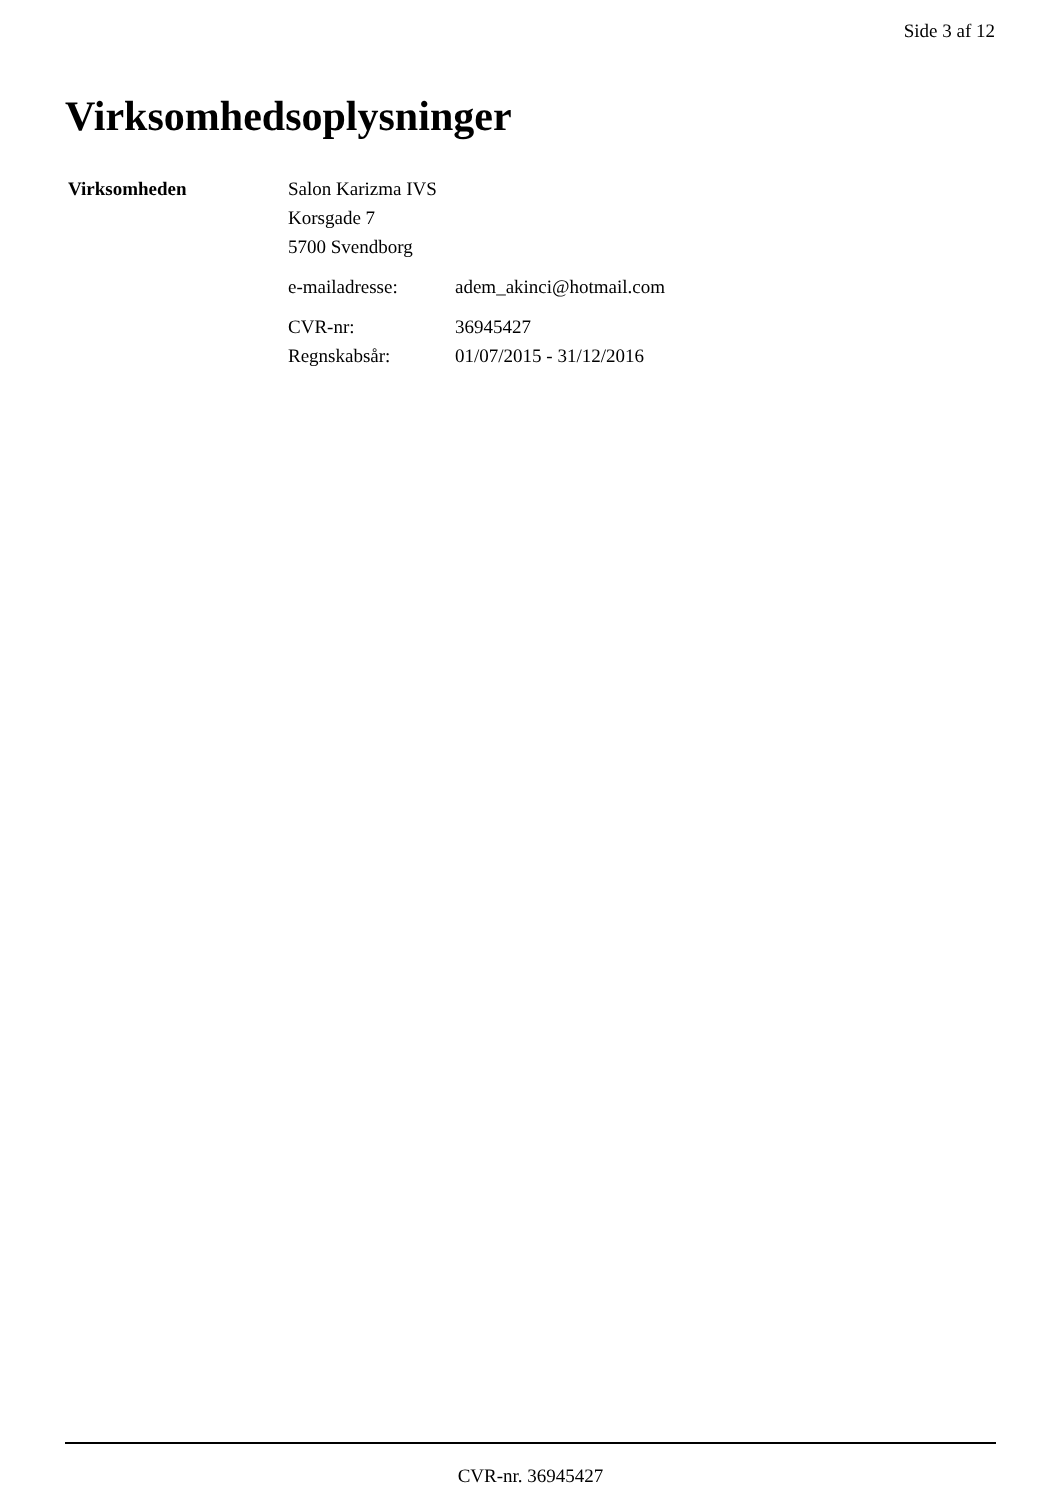Side 3 af 12
Virksomhedsoplysninger
| Virksomheden | Salon Karizma IVS Korsgade 7 5700 Svendborg | |
| | e-mailadresse: | adem_akinci@hotmail.com |
| | CVR-nr: | 36945427 |
| | Regnskabsår: | 01/07/2015 - 31/12/2016 |
CVR-nr. 36945427